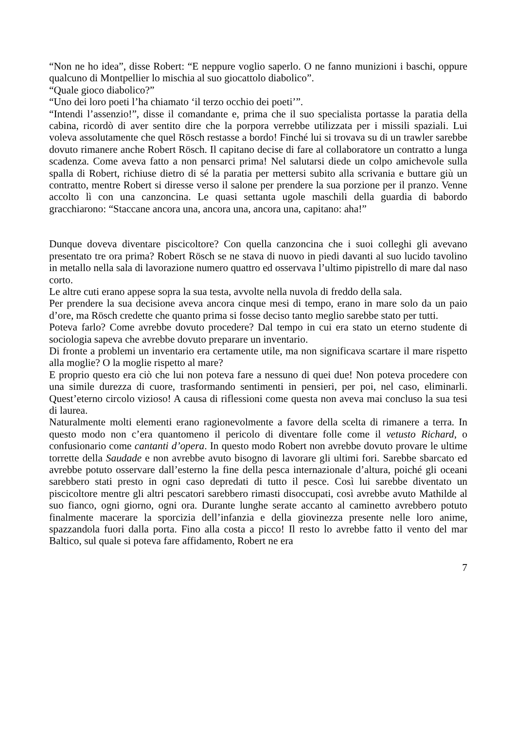“Non ne ho idea”, disse Robert: “E neppure voglio saperlo. O ne fanno munizioni i baschi, oppure qualcuno di Montpellier lo mischia al suo giocattolo diabolico”.
“Quale gioco diabolico?”
“Uno dei loro poeti l’ha chiamato ‘il terzo occhio dei poeti’”.
“Intendi l’assenzio!”, disse il comandante e, prima che il suo specialista portasse la paratia della cabina, ricordò di aver sentito dire che la porpora verrebbe utilizzata per i missili spaziali. Lui voleva assolutamente che quel Rösch restasse a bordo! Finché lui si trovava su di un trawler sarebbe dovuto rimanere anche Robert Rösch. Il capitano decise di fare al collaboratore un contratto a lunga scadenza. Come aveva fatto a non pensarci prima! Nel salutarsi diede un colpo amichevole sulla spalla di Robert, richiuse dietro di sé la paratia per mettersi subito alla scrivania e buttare giù un contratto, mentre Robert si diresse verso il salone per prendere la sua porzione per il pranzo. Venne accolto lì con una canzoncina. Le quasi settanta ugole maschili della guardia di babordo gracchiarono: “Staccane ancora una, ancora una, ancora una, capitano: aha!”
Dunque doveva diventare piscicoltore? Con quella canzoncina che i suoi colleghi gli avevano presentato tre ora prima? Robert Rösch se ne stava di nuovo in piedi davanti al suo lucido tavolino in metallo nella sala di lavorazione numero quattro ed osservava l’ultimo pipistrello di mare dal naso corto.
Le altre cuti erano appese sopra la sua testa, avvolte nella nuvola di freddo della sala.
Per prendere la sua decisione aveva ancora cinque mesi di tempo, erano in mare solo da un paio d’ore, ma Rösch credette che quanto prima si fosse deciso tanto meglio sarebbe stato per tutti.
Poteva farlo? Come avrebbe dovuto procedere? Dal tempo in cui era stato un eterno studente di sociologia sapeva che avrebbe dovuto preparare un inventario.
Di fronte a problemi un inventario era certamente utile, ma non significava scartare il mare rispetto alla moglie? O la moglie rispetto al mare?
E proprio questo era ciò che lui non poteva fare a nessuno di quei due! Non poteva procedere con una simile durezza di cuore, trasformando sentimenti in pensieri, per poi, nel caso, eliminarli. Quest’eterno circolo vizioso! A causa di riflessioni come questa non aveva mai concluso la sua tesi di laurea.
Naturalmente molti elementi erano ragionevolmente a favore della scelta di rimanere a terra. In questo modo non c’era quantomeno il pericolo di diventare folle come il vetusto Richard, o confusionario come cantanti d’opera. In questo modo Robert non avrebbe dovuto provare le ultime torrette della Saudade e non avrebbe avuto bisogno di lavorare gli ultimi fori. Sarebbe sbarcato ed avrebbe potuto osservare dall’esterno la fine della pesca internazionale d’altura, poiché gli oceani sarebbero stati presto in ogni caso depredati di tutto il pesce. Così lui sarebbe diventato un piscicoltore mentre gli altri pescatori sarebbero rimasti disoccupati, così avrebbe avuto Mathilde al suo fianco, ogni giorno, ogni ora. Durante lunghe serate accanto al caminetto avrebbero potuto finalmente macerare la sporcizia dell’infanzia e della giovinezza presente nelle loro anime, spazzandola fuori dalla porta. Fino alla costa a picco! Il resto lo avrebbe fatto il vento del mar Baltico, sul quale si poteva fare affidamento, Robert ne era
7